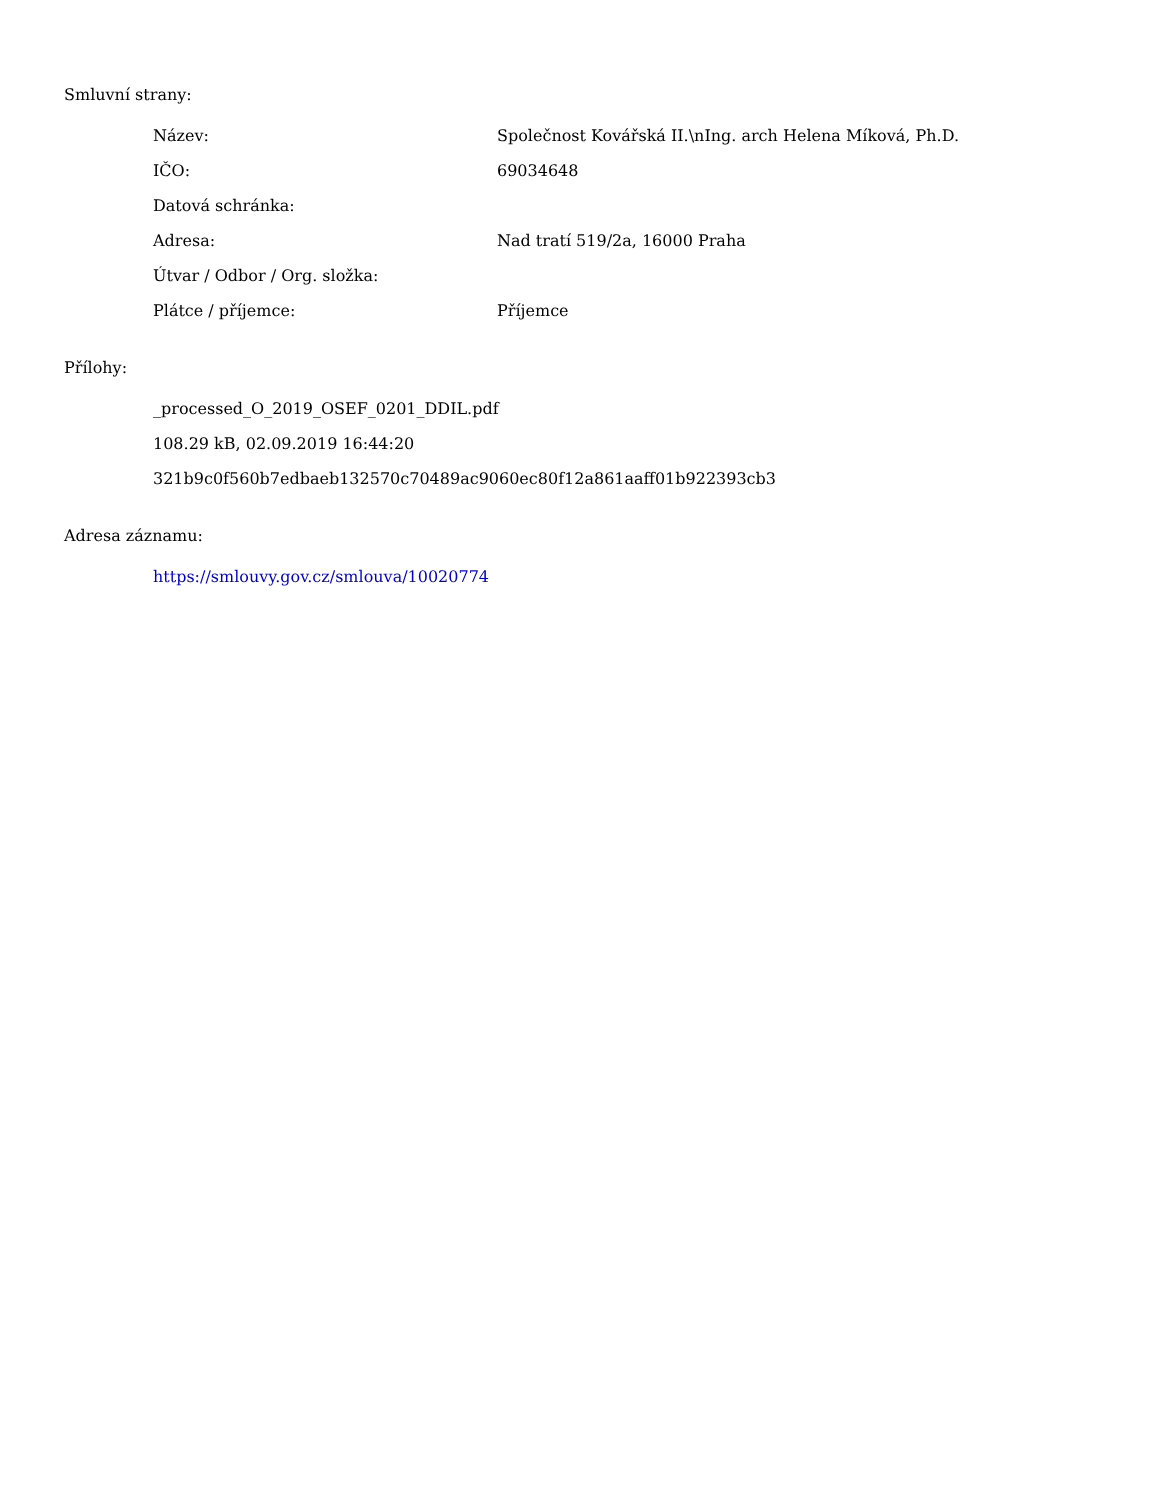Smluvní strany:
| Název: | Společnost Kovářská II.\nIng. arch Helena Míková, Ph.D. |
| IČO: | 69034648 |
| Datová schránka: | |
| Adresa: | Nad tratí 519/2a, 16000 Praha |
| Útvar / Odbor / Org. složka: | |
| Plátce / příjemce: | Příjemce |
Přílohy:
_processed_O_2019_OSEF_0201_DDIL.pdf
108.29 kB, 02.09.2019 16:44:20
321b9c0f560b7edbaeb132570c70489ac9060ec80f12a861aaff01b922393cb3
Adresa záznamu:
https://smlouvy.gov.cz/smlouva/10020774